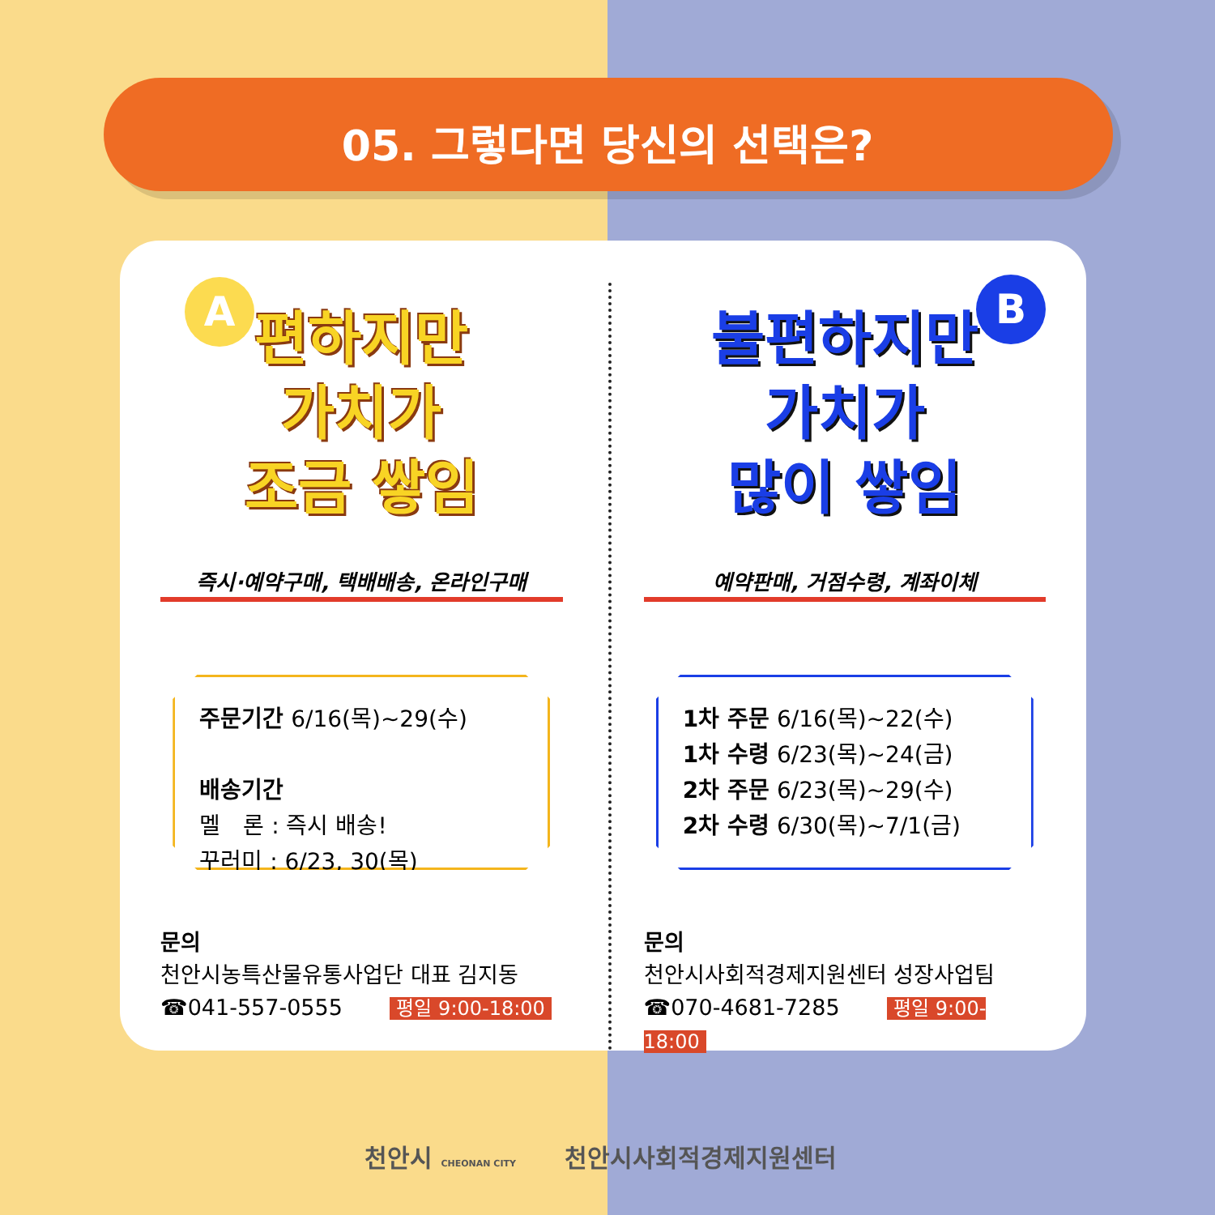05. 그렇다면 당신의 선택은?
A
편하지만
가치가
조금 쌓임
즉시·예약구매, 택배배송, 온라인구매
주문기간 6/16(목)~29(수)
배송기간
멜　론 : 즉시 배송!
꾸러미 : 6/23, 30(목)
문의
천안시농특산물유통사업단 대표 김지동
☎041-557-0555 평일 9:00-18:00
B
불편하지만
가치가
많이 쌓임
예약판매, 거점수령, 계좌이체
1차 주문 6/16(목)~22(수)
1차 수령 6/23(목)~24(금)
2차 주문 6/23(목)~29(수)
2차 수령 6/30(목)~7/1(금)
문의
천안시사회적경제지원센터 성장사업팀
☎070-4681-7285 평일 9:00-18:00
천안시 CHEONAN CITY　　천안시사회적경제지원센터